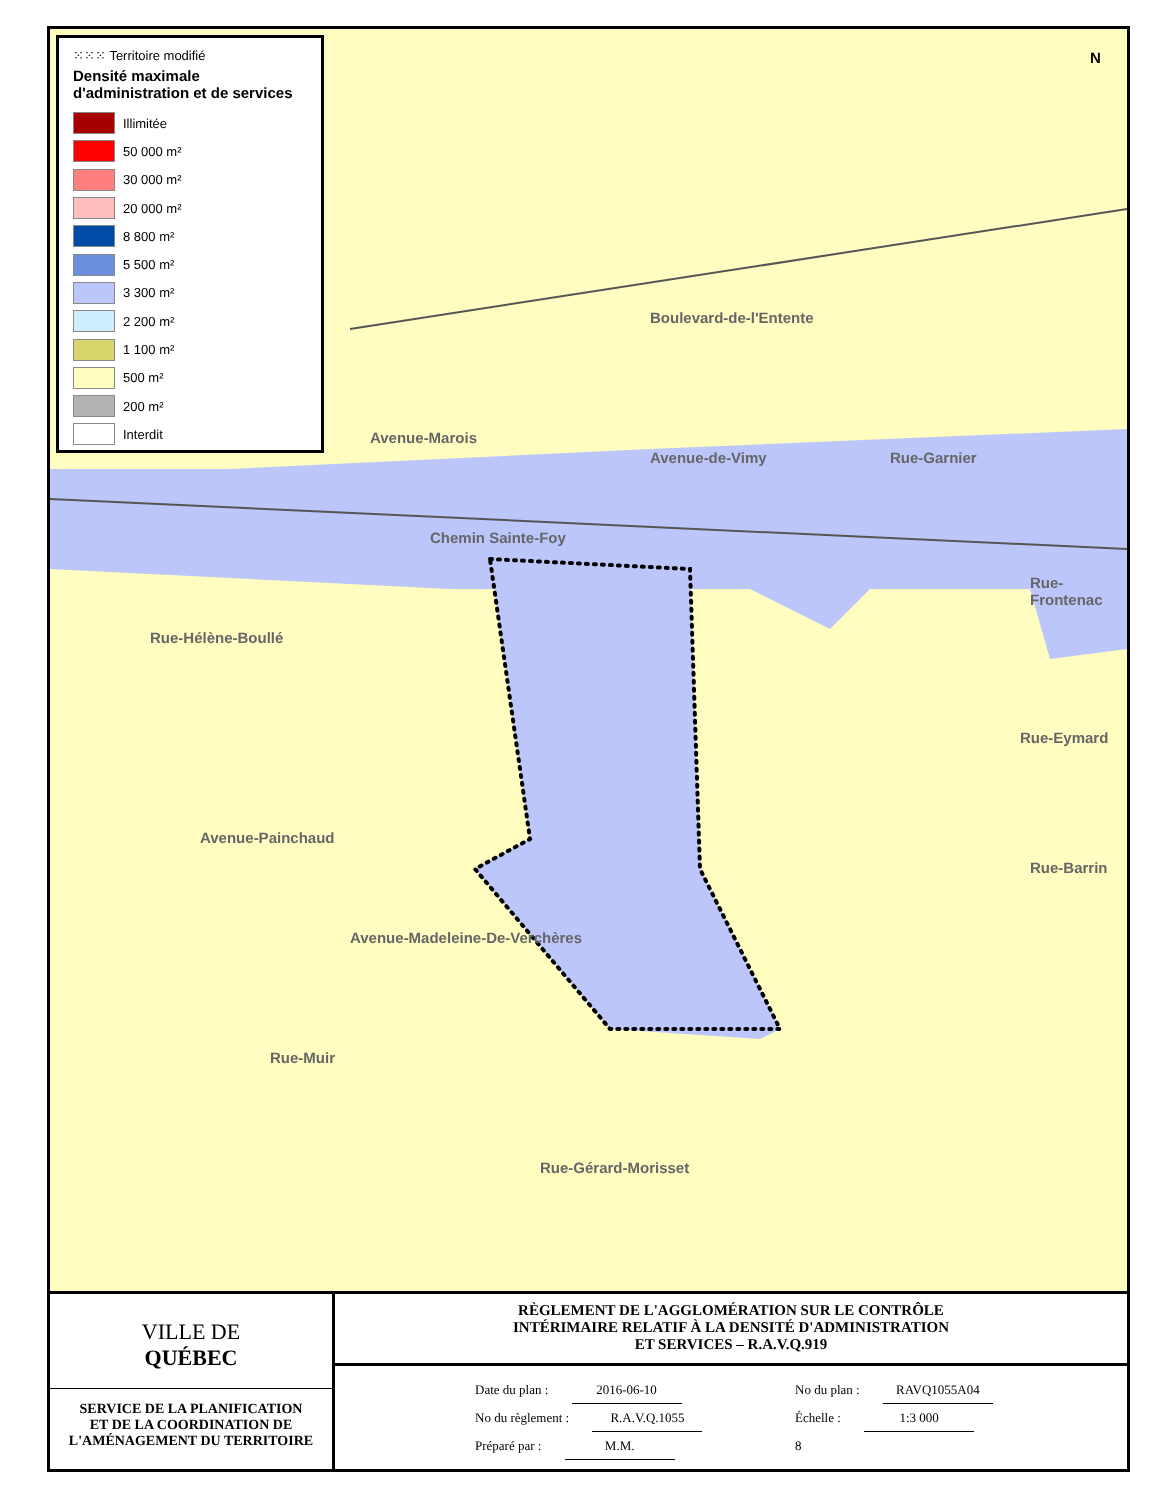Boulevard-de-l'Entente
Rue-Garnier
Rue-Frontenac
Chemin Sainte-Foy
Rue-Hélène-Boullé
Avenue-Marois
Avenue-de-Vimy
Rue-Eymard
Rue-Barrin
Avenue-Painchaud
Avenue-Madeleine-De-Verchères
Rue-Muir
Rue-Gérard-Morisset
N
⁙⁙⁙ Territoire modifié
Densité maximale d'administration et de services
Illimitée
50 000 m²
30 000 m²
20 000 m²
8 800 m²
5 500 m²
3 300 m²
2 200 m²
1 100 m²
500 m²
200 m²
Interdit
VILLE DE
QUÉBEC
SERVICE DE LA PLANIFICATION
ET DE LA COORDINATION DE
L'AMÉNAGEMENT DU TERRITOIRE
RÈGLEMENT DE L'AGGLOMÉRATION SUR LE CONTRÔLE
INTÉRIMAIRE RELATIF À LA DENSITÉ D'ADMINISTRATION
ET SERVICES – R.A.V.Q.919
Date du plan : 2016-06-10
No du règlement : R.A.V.Q.1055
Préparé par : M.M.
No du plan : RAVQ1055A04
Échelle : 1:3 000
8